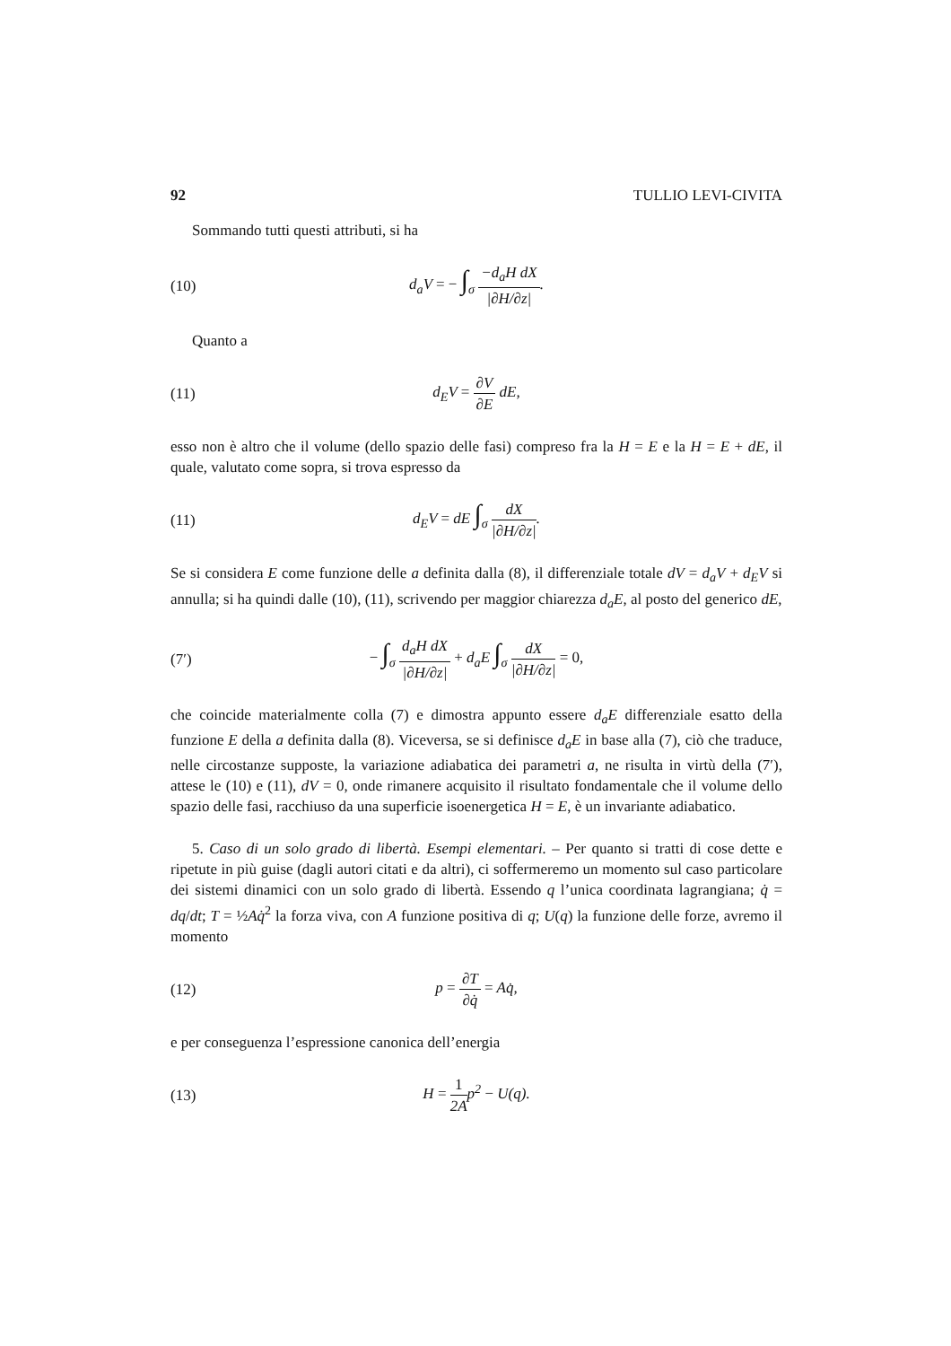92 TULLIO LEVI-CIVITA
Sommando tutti questi attributi, si ha
(10) d<sub>a</sub>V = − ∫<sub>σ</sub> −d<sub>a</sub>H dX |∂H/∂z|.
Quanto a
(11) d<sub>E</sub>V = ∂V ∂E dE,
esso non è altro che il volume (dello spazio delle fasi) compreso fra la H = E e la H = E + dE, il quale, valutato come sopra, si trova espresso da
(11) d<sub>E</sub>V = dE ∫<sub>σ</sub> dX |∂H/∂z|.
Se si considera E come funzione delle a definita dalla (8), il differenziale totale dV = d<sub>a</sub>V + d<sub>E</sub>V si annulla; si ha quindi dalle (10), (11), scrivendo per maggior chiarezza d<sub>a</sub>E, al posto del generico dE,
(7′) − ∫<sub>σ</sub> d<sub>a</sub>H dX |∂H/∂z| + d<sub>a</sub>E ∫<sub>σ</sub> dX |∂H/∂z| = 0,
che coincide materialmente colla (7) e dimostra appunto essere d<sub>a</sub>E differenziale esatto della funzione E della a definita dalla (8). Viceversa, se si definisce d<sub>a</sub>E in base alla (7), ciò che traduce, nelle circostanze supposte, la variazione adiabatica dei parametri a, ne risulta in virtù della (7′), attese le (10) e (11), dV = 0, onde rimanere acquisito il risultato fondamentale che il volume dello spazio delle fasi, racchiuso da una superficie isoenergetica H = E, è un invariante adiabatico.
5. Caso di un solo grado di libertà. Esempi elementari. – Per quanto si tratti di cose dette e ripetute in più guise (dagli autori citati e da altri), ci soffermeremo un momento sul caso particolare dei sistemi dinamici con un solo grado di libertà. Essendo q l’unica coordinata lagrangiana; q̇ = dq/dt; T = ½Aq̇<sup>2</sup> la forza viva, con A funzione positiva di q; U(q) la funzione delle forze, avremo il momento
(12) p = ∂T ∂q̇ = Aq̇,
e per conseguenza l’espressione canonica dell’energia
(13) H = 1 2Ap<sup>2</sup> − U(q).